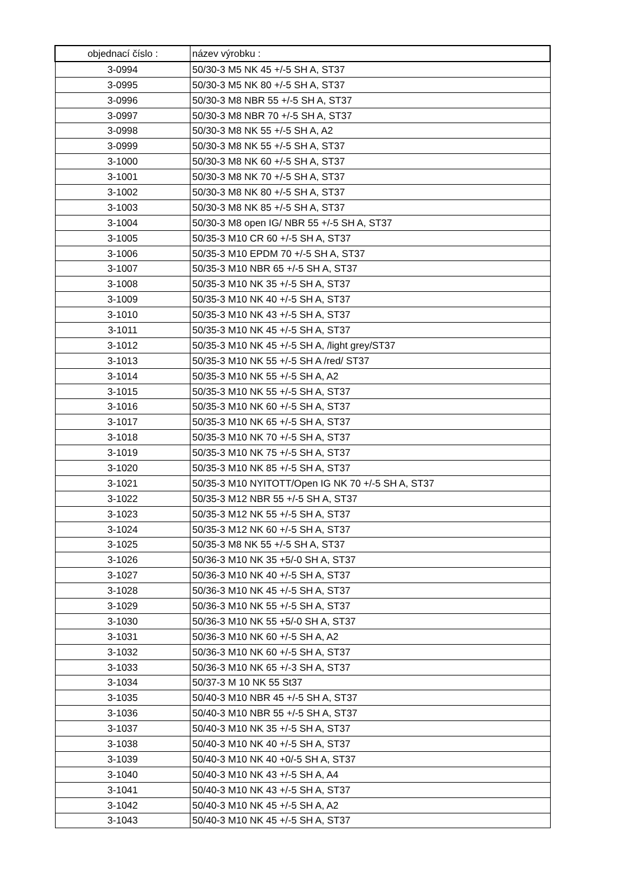| objednací číslo : | název výrobku : |
| --- | --- |
| 3-0994 | 50/30-3 M5 NK 45 +/-5 SH A, ST37 |
| 3-0995 | 50/30-3 M5 NK 80 +/-5 SH A, ST37 |
| 3-0996 | 50/30-3 M8 NBR 55 +/-5 SH A, ST37 |
| 3-0997 | 50/30-3 M8 NBR 70 +/-5 SH A, ST37 |
| 3-0998 | 50/30-3 M8 NK 55 +/-5 SH A, A2 |
| 3-0999 | 50/30-3 M8 NK 55 +/-5 SH A, ST37 |
| 3-1000 | 50/30-3 M8 NK 60 +/-5 SH A, ST37 |
| 3-1001 | 50/30-3 M8 NK 70 +/-5 SH A, ST37 |
| 3-1002 | 50/30-3 M8 NK 80 +/-5 SH A, ST37 |
| 3-1003 | 50/30-3 M8 NK 85 +/-5 SH A, ST37 |
| 3-1004 | 50/30-3 M8 open IG/ NBR 55 +/-5 SH A, ST37 |
| 3-1005 | 50/35-3 M10 CR 60 +/-5 SH A, ST37 |
| 3-1006 | 50/35-3 M10 EPDM 70 +/-5 SH A, ST37 |
| 3-1007 | 50/35-3 M10 NBR 65 +/-5 SH A, ST37 |
| 3-1008 | 50/35-3 M10 NK 35 +/-5 SH A, ST37 |
| 3-1009 | 50/35-3 M10 NK 40 +/-5 SH A, ST37 |
| 3-1010 | 50/35-3 M10 NK 43 +/-5 SH A, ST37 |
| 3-1011 | 50/35-3 M10 NK 45 +/-5 SH A, ST37 |
| 3-1012 | 50/35-3 M10 NK 45 +/-5 SH A, /light grey/ST37 |
| 3-1013 | 50/35-3 M10 NK 55 +/-5 SH A /red/ ST37 |
| 3-1014 | 50/35-3 M10 NK 55 +/-5 SH A, A2 |
| 3-1015 | 50/35-3 M10 NK 55 +/-5 SH A, ST37 |
| 3-1016 | 50/35-3 M10 NK 60 +/-5 SH A, ST37 |
| 3-1017 | 50/35-3 M10 NK 65 +/-5 SH A, ST37 |
| 3-1018 | 50/35-3 M10 NK 70 +/-5 SH A, ST37 |
| 3-1019 | 50/35-3 M10 NK 75 +/-5 SH A, ST37 |
| 3-1020 | 50/35-3 M10 NK 85 +/-5 SH A, ST37 |
| 3-1021 | 50/35-3 M10 NYITOTT/Open IG NK 70 +/-5 SH A, ST37 |
| 3-1022 | 50/35-3 M12 NBR 55 +/-5 SH A, ST37 |
| 3-1023 | 50/35-3 M12 NK 55 +/-5 SH A, ST37 |
| 3-1024 | 50/35-3 M12 NK 60 +/-5 SH A, ST37 |
| 3-1025 | 50/35-3 M8 NK 55 +/-5 SH A, ST37 |
| 3-1026 | 50/36-3 M10 NK 35 +5/-0 SH A, ST37 |
| 3-1027 | 50/36-3 M10 NK 40 +/-5 SH A, ST37 |
| 3-1028 | 50/36-3 M10 NK 45 +/-5 SH A, ST37 |
| 3-1029 | 50/36-3 M10 NK 55 +/-5 SH A, ST37 |
| 3-1030 | 50/36-3 M10 NK 55 +5/-0 SH A, ST37 |
| 3-1031 | 50/36-3 M10 NK 60 +/-5 SH A, A2 |
| 3-1032 | 50/36-3 M10 NK 60 +/-5 SH A, ST37 |
| 3-1033 | 50/36-3 M10 NK 65 +/-3 SH A, ST37 |
| 3-1034 | 50/37-3 M 10 NK 55 St37 |
| 3-1035 | 50/40-3 M10 NBR 45 +/-5 SH A, ST37 |
| 3-1036 | 50/40-3 M10 NBR 55 +/-5 SH A, ST37 |
| 3-1037 | 50/40-3 M10 NK 35 +/-5 SH A, ST37 |
| 3-1038 | 50/40-3 M10 NK 40 +/-5 SH A, ST37 |
| 3-1039 | 50/40-3 M10 NK 40 +0/-5 SH A, ST37 |
| 3-1040 | 50/40-3 M10 NK 43 +/-5 SH A, A4 |
| 3-1041 | 50/40-3 M10 NK 43 +/-5 SH A, ST37 |
| 3-1042 | 50/40-3 M10 NK 45 +/-5 SH A, A2 |
| 3-1043 | 50/40-3 M10 NK 45 +/-5 SH A, ST37 |